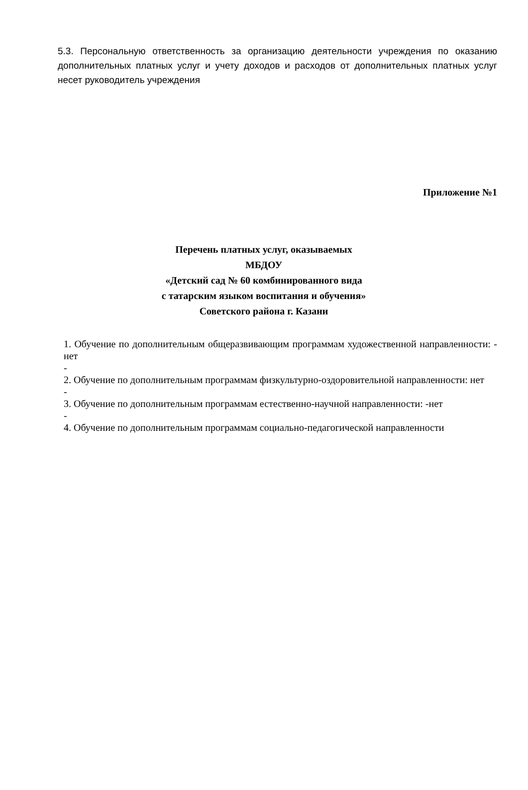5.3. Персональную ответственность за организацию деятельности учреждения по оказанию дополнительных платных услуг и учету доходов и расходов от дополнительных платных услуг несет руководитель учреждения
Приложение №1
Перечень платных услуг, оказываемых
МБДОУ
«Детский сад № 60 комбинированного вида
с татарским языком воспитания и обучения»
Советского района г. Казани
1. Обучение по дополнительным общеразвивающим программам художественной направленности: - нет
-
2. Обучение по дополнительным программам физкультурно-оздоровительной направленности: нет
-
3. Обучение по дополнительным программам естественно-научной направленности: -нет
-
4. Обучение по дополнительным программам социально-педагогической направленности